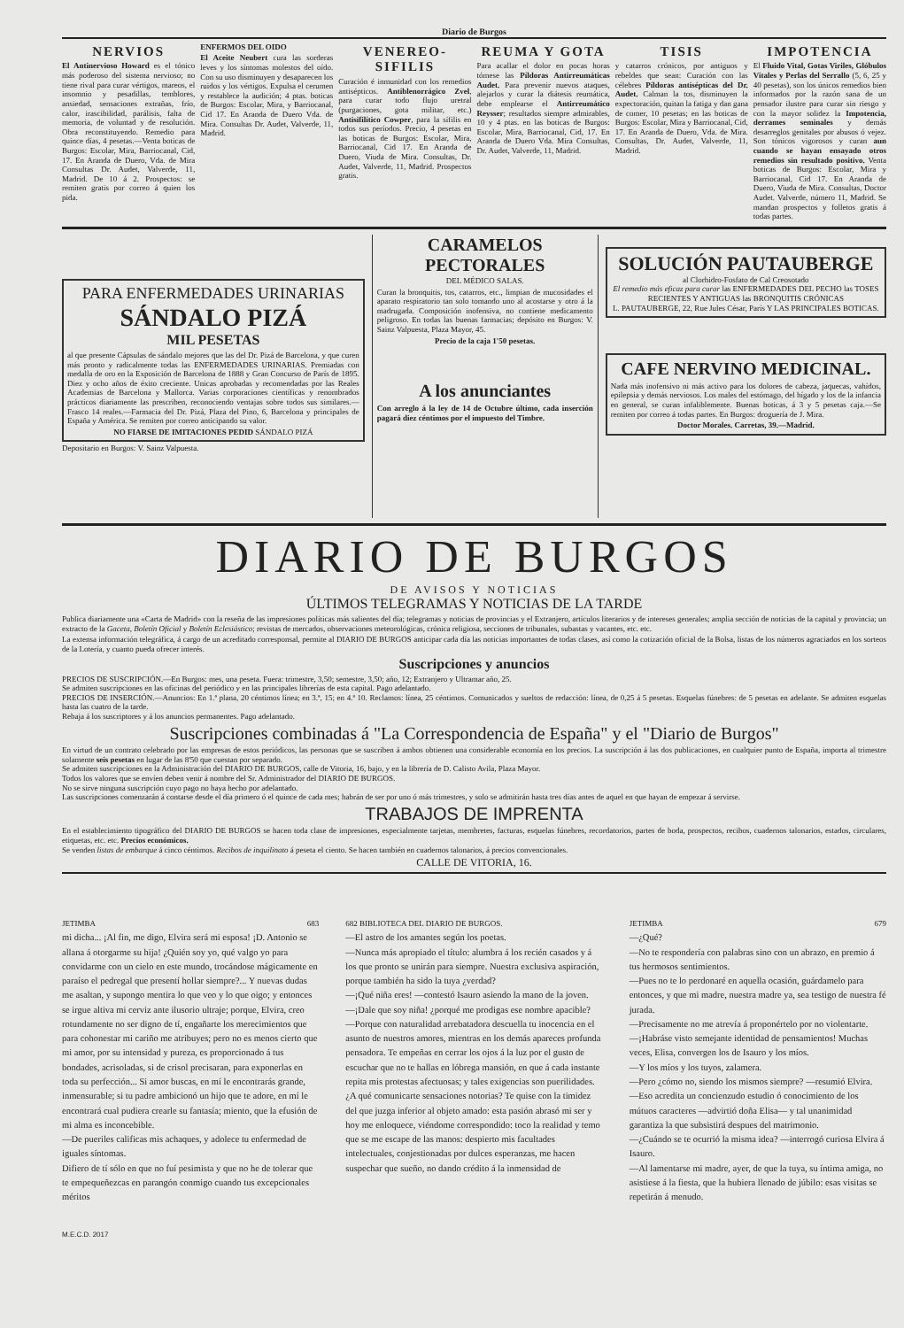Diario de Burgos
NERVIOS
El Antinervioso Howard es el tónico más poderoso del sistema nervioso; no tiene rival para curar vértigos, mareos, el insomnio y pesadillas, temblores, ansiedad, sensaciones extrañas, frío, calor, irascibilidad, parálisis, falta de memoria, de voluntad y de resolución. Obra reconstituyendo. Remedio para quince días, 4 pesetas.—Venta boticas de Burgos: Escolar, Mira, Barriocanal, Cid, 17. En Aranda de Duero, Vda. de Mira Consultas Dr. Audet, Valverde, 11, Madrid. De 10 á 2. Prospectos: se remiten gratis por correo á quien los pida.
ENFERMOS DEL OIDO
El Aceite Neubert cura las sorderas leves y los síntomas molestos del oído. Con su uso disminuyen y desaparecen los ruidos y los vértigos. Expulsa el cerumen y restablece la audición; 4 ptas. boticas de Burgos: Escolar, Mira, y Barriocanal, Cid 17. En Aranda de Duero Vda. de Mira. Consultas Dr. Audet, Valverde, 11, Madrid.
VENEREO-SIFILIS
Curación é inmunidad con los remedios antisépticos. Antiblenorrágico Zvel, para curar todo flujo uretral (purgaciones, gota militar, etc.) Antisifilítico Cowper, para la sífilis en todos sus períodos. Precio, 4 pesetas en las boticas de Burgos: Escolar, Mira, Barriocanal, Cid 17. En Aranda de Duero, Viuda de Mira. Consultas, Dr. Audet, Valverde, 11, Madrid. Prospectos gratis.
REUMA Y GOTA
Para acallar el dolor en pocas horas tómese las Píldoras Antirreumáticas Audet. Para prevenir nuevos ataques, alejarlos y curar la diátesis reumática, debe emplearse el Antirreumático Reysser; resultados siempre admirables, 10 y 4 ptas. en las boticas de Burgos: Escolar, Mira, Barriocanal, Cid, 17. En Aranda de Duero Vda. Mira Consultas, Dr. Audet, Valverde, 11, Madrid.
TISIS
y catarros crónicos, por antiguos y rebeldes que sean: Curación con las célebres Píldoras antisépticas del Dr. Audet. Calman la tos, disminuyen la expectoración, quitan la fatiga y dan gana de comer, 10 pesetas; en las boticas de Burgos: Escolar, Mira y Barriocanal, Cid, 17. En Aranda de Duero, Vda. de Mira. Consultas, Dr. Audet, Valverde, 11, Madrid.
IMPOTENCIA
El Fluido Vital, Gotas Viriles, Glóbulos Vitales y Perlas del Serrallo (5, 6, 25 y 40 pesetas), son los únicos remedios bien informados por la razón sana de un pensador ilustre para curar sin riesgo y con la mayor solidez la Impotencia, derrames seminales y demás desarreglos genitales por abusos ó vejez. Son tónicos vigorosos y curan aun cuando se hayan ensayado otros remedios sin resultado positivo. Venta boticas de Burgos: Escolar, Mira y Barriocanal, Cid 17. En Aranda de Duero, Viuda de Mira. Consultas, Doctor Audet. Valverde, número 11, Madrid. Se mandan prospectos y folletos gratis á todas partes.
PARA ENFERMEDADES URINARIAS
SÁNDALO PIZÁ
MIL PESETAS
al que presente Cápsulas de sándalo mejores que las del Dr. Pizá de Barcelona, y que curen más pronto y radicalmente todas las ENFERMEDADES URINARIAS. Premiadas con medalla de oro en la Exposición de Barcelona de 1888 y Gran Concurso de París de 1895. Diez y ocho años de éxito creciente. Unicas aprobadas y recomendadas por las Reales Academias de Barcelona y Mallorca. Varias corporaciones científicas y renombrados prácticos diariamente las prescriben, reconociendo ventajas sobre todos sus similares.—Frasco 14 reales.—Farmacia del Dr. Pizá, Plaza del Pino, 6, Barcelona y principales de España y América. Se remiten por correo anticipando su valor.
NO FIARSE DE IMITACIONES PEDID SÁNDALO PIZÁ
Depositario en Burgos: V. Sainz Valpuesta.
CARAMELOS PECTORALES
DEL MÉDICO SALAS.
Curan la bronquitis, tos, catarros, etc., limpian de mucosidades el aparato respiratorio tan solo tomando uno al acostarse y otro á la madrugada. Composición inofensiva, no contiene medicamento peligroso. En todas las buenas farmacias; depósito en Burgos: V. Sainz Valpuesta, Plaza Mayor, 45.
Precio de la caja 1'50 pesetas.
A los anunciantes
Con arreglo á la ley de 14 de Octubre último, cada inserción pagará diez céntimos por el impuesto del Timbre.
SOLUCIÓN PAUTAUBERGE
al Clorhidro-Fosfato de Cal Creosotado
El remedio más eficaz para curar las ENFERMEDADES DEL PECHO las TOSES RECIENTES Y ANTIGUAS las BRONQUITIS CRÓNICAS
L. PAUTAUBERGE, 22, Rue Jules César, París Y LAS PRINCIPALES BOTICAS.
CAFE NERVINO MEDICINAL.
Nada más inofensivo ni más activo para los dolores de cabeza, jaquecas, vahídos, epilepsia y demás nerviosos. Los males del estómago, del hígado y los de la infancia en general, se curan infaliblemente. Buenas boticas, á 3 y 5 pesetas caja.—Se remiten por correo á todas partes. En Burgos: droguería de J. Mira.
Doctor Morales. Carretas, 39.—Madrid.
DIARIO DE BURGOS
DE AVISOS Y NOTICIAS
ÚLTIMOS TELEGRAMAS Y NOTICIAS DE LA TARDE
Publica diariamente una «Carta de Madrid» con la reseña de las impresiones políticas más salientes del día; telegramas y noticias de provincias y el Extranjero, artículos literarios y de intereses generales; amplia sección de noticias de la capital y provincia; un extracto de la Gaceta, Boletín Oficial y Boletín Eclesiástico; revistas de mercados, observaciones meteorológicas, crónica religiosa, secciones de tribunales, subastas y vacantes, etc. etc.
La extensa información telegráfica, á cargo de un acreditado corresponsal, permite al DIARIO DE BURGOS anticipar cada día las noticias importantes de todas clases, así como la cotización oficial de la Bolsa, listas de los números agraciados en los sorteos de la Lotería, y cuanto pueda ofrecer interés.
Suscripciones y anuncios
PRECIOS DE SUSCRIPCIÓN.—En Burgos: mes, una peseta. Fuera: trimestre, 3,50; semestre, 3,50; año, 12; Extranjero y Ultramar año, 25.
Se admiten suscripciones en las oficinas del periódico y en las principales librerías de esta capital. Pago adelantado.
PRECIOS DE INSERCIÓN.—Anuncios: En 1.ª plana, 20 céntimos línea; en 3.ª, 15; en 4.ª 10. Reclamos: línea, 25 céntimos. Comunicados y sueltos de redacción: línea, de 0,25 á 5 pesetas. Esquelas fúnebres: de 5 pesetas en adelante. Se admiten esquelas hasta las cuatro de la tarde.
Rebaja á los suscriptores y á los anuncios permanentes. Pago adelantado.
Suscripciones combinadas á "La Correspondencia de España" y el "Diario de Burgos"
En virtud de un contrato celebrado por las empresas de estos periódicos, las personas que se suscriben á ambos obtienen una considerable economía en los precios. La suscripción á las dos publicaciones, en cualquier punto de España, importa al trimestre solamente seis pesetas en lugar de las 8'50 que cuestan por separado.
Se admiten suscripciones en la Administración del DIARIO DE BURGOS, calle de Vitoria, 16, bajo, y en la librería de D. Calisto Avila, Plaza Mayor.
Todos los valores que se envíen deben venir á nombre del Sr. Administrador del DIARIO DE BURGOS.
No se sirve ninguna suscripción cuyo pago no haya hecho por adelantado.
Las suscripciones comenzarán á contarse desde el día primero ó el quince de cada mes; habrán de ser por uno ó más trimestres, y solo se admitirán hasta tres días antes de aquel en que hayan de empezar á servirse.
TRABAJOS DE IMPRENTA
En el establecimiento tipográfico del DIARIO DE BURGOS se hacen toda clase de impresiones, especialmente tarjetas, membretes, facturas, esquelas fúnebres, recordatorios, partes de boda, prospectos, recibos, cuadernos talonarios, estados, circulares, etiquetas, etc. etc. Precios económicos.
Se venden listas de embarque á cinco céntimos. Recibos de inquilinato á peseta el ciento. Se hacen también en cuadernos talonarios, á precios convencionales.
CALLE DE VITORIA, 16.
JETIMBA 683
mi dicha... ¡Al fin, me digo, Elvira será mi esposa! ¡D. Antonio se allana á otorgarme su hija! ¿Quién soy yo, qué valgo yo para convidarme con un cielo en este mundo, trocándose mágicamente en paraíso el pedregal que presentí hollar siempre?... Y nuevas dudas me asaltan, y supongo mentira lo que veo y lo que oigo; y entonces se irgue altiva mi cerviz ante ilusorio ultraje; porque, Elvira, creo rotundamente no ser digno de tí, engañarte los merecimientos que para cohonestar mi cariño me atribuyes; pero no es menos cierto que mi amor, por su intensidad y pureza, es proporcionado á tus bondades, acrisoladas, si de crisol precisaran, para exponerlas en toda su perfección... Si amor buscas, en mí le encontrarás grande, inmensurable; si tu padre ambicionó un hijo que te adore, en mí le encontrará cual pudiera crearle su fantasía; miento, que la efusión de mi alma es inconcebible.
—De pueriles calificas mis achaques, y adolece tu enfermedad de iguales síntomas.
Difiero de tí sólo en que no fuí pesimista y que no he de tolerar que te empequeñezcas en parangón conmigo cuando tus excepcionales méritos
682 BIBLIOTECA DEL DIARIO DE BURGOS.
—El astro de los amantes según los poetas.
—Nunca más apropiado el título: alumbra á los recién casados y á los que pronto se unirán para siempre. Nuestra exclusiva aspiración, porque también ha sido la tuya ¿verdad?
—¡Qué niña eres! —contestó Isauro asiendo la mano de la joven.
—¡Dale que soy niña! ¿porqué me prodigas ese nombre apacible?
—Porque con naturalidad arrebatadora descuella tu inocencia en el asunto de nuestros amores, mientras en los demás apareces profunda pensadora. Te empeñas en cerrar los ojos á la luz por el gusto de escuchar que no te hallas en lóbrega mansión, en que á cada instante repita mis protestas afectuosas; y tales exigencias son puerilidades. ¿A qué comunicarte sensaciones notorias? Te quise con la timidez del que juzga inferior al objeto amado: esta pasión abrasó mi ser y hoy me enloquece, viéndome correspondido: toco la realidad y temo que se me escape de las manos: despierto mis facultades intelectuales, conjestionadas por dulces esperanzas, me hacen suspechar que sueño, no dando crédito á la inmensidad de
JETIMBA 679
—¿Qué?
—No te respondería con palabras sino con un abrazo, en premio á tus hermosos sentimientos.
—Pues no te lo perdonaré en aquella ocasión, guárdamelo para entonces, y que mi madre, nuestra madre ya, sea testigo de nuestra fé jurada.
—Precisamente no me atrevía á proponértelo por no violentarte.
—¡Habráse visto semejante identidad de pensamientos! Muchas veces, Elisa, convergen los de Isauro y los míos.
—Y los míos y los tuyos, zalamera.
—Pero ¿cómo no, siendo los mismos siempre? —resumió Elvira.
—Eso acredita un concienzudo estudio ó conocimiento de los mútuos caracteres —advirtió doña Elisa— y tal unanimidad garantiza la que subsistirá despues del matrimonio.
—¿Cuándo se te ocurrió la misma idea? —interrogó curiosa Elvira á Isauro.
—Al lamentarse mi madre, ayer, de que la tuya, su íntima amiga, no asistiese á la fiesta, que la hubiera llenado de júbilo: esas visitas se repetirán á menudo.
M.E.C.D. 2017